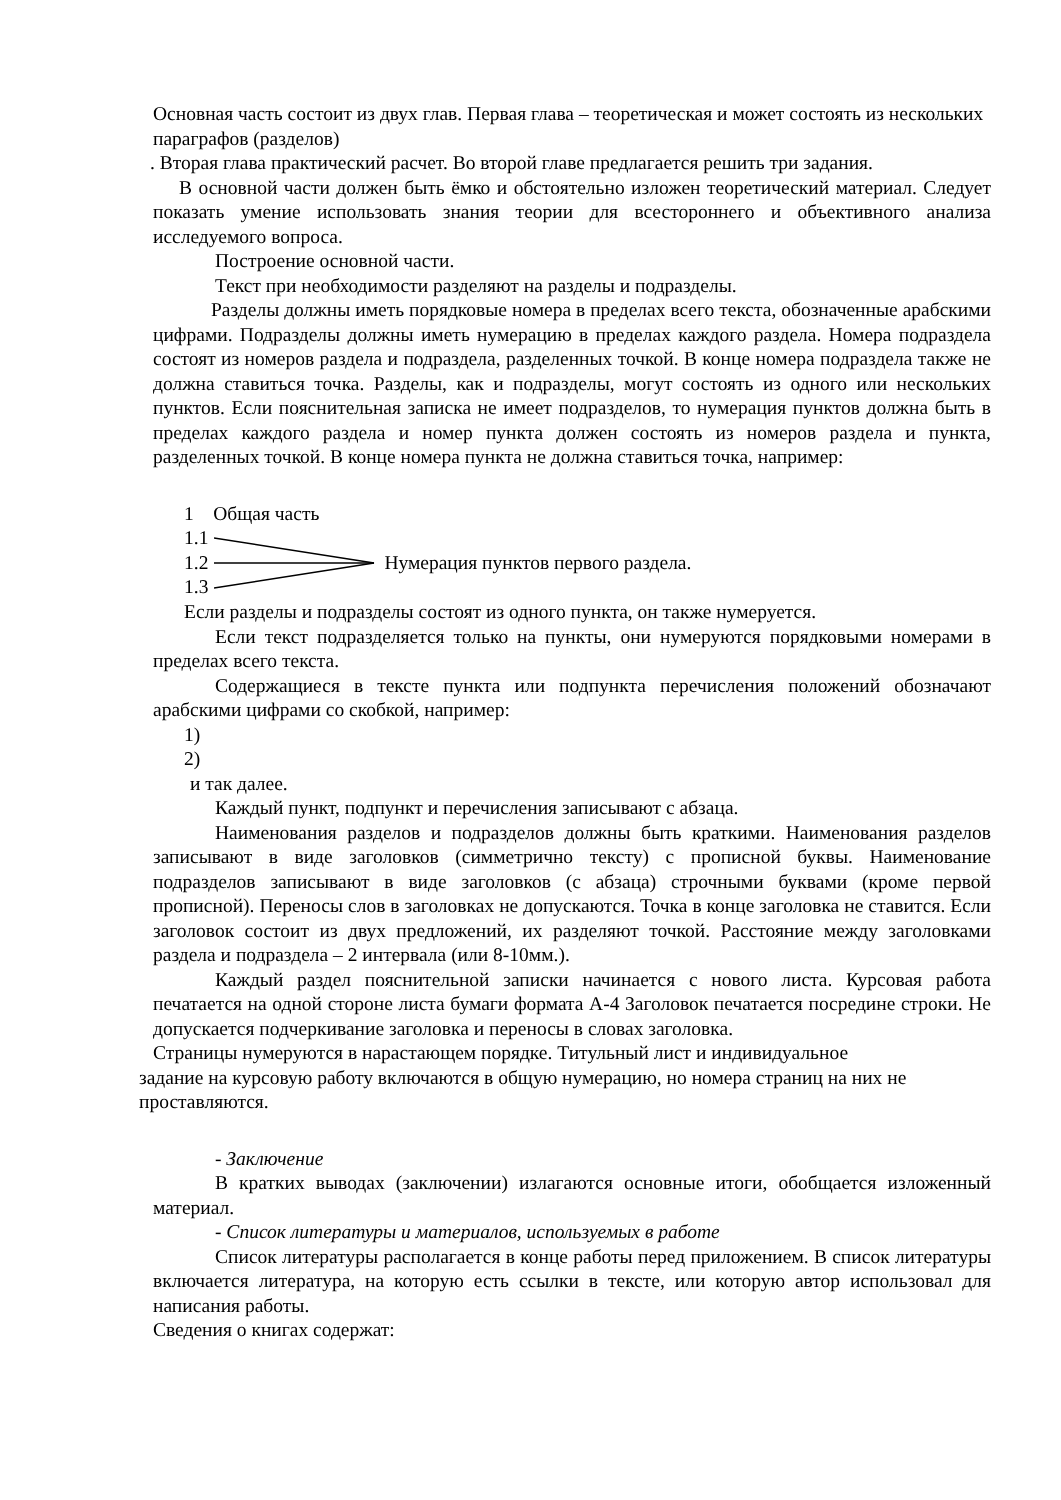Основная часть состоит из двух глав. Первая глава – теоретическая и может состоять из нескольких параграфов (разделов)
. Вторая глава практический расчет. Во второй главе предлагается решить три задания.
В основной части должен быть ёмко и обстоятельно изложен теоретический материал. Следует показать умение использовать знания теории для всестороннего и объективного анализа исследуемого вопроса.
Построение основной части.
Текст при необходимости разделяют на разделы и подразделы.
Разделы должны иметь порядковые номера в пределах всего текста, обозначенные арабскими цифрами. Подразделы должны иметь нумерацию в пределах каждого раздела. Номера подраздела состоят из номеров раздела и подраздела, разделенных точкой. В конце номера подраздела также не должна ставиться точка. Разделы, как и подразделы, могут состоять из одного или нескольких пунктов. Если пояснительная записка не имеет подразделов, то нумерация пунктов должна быть в пределах каждого раздела и номер пункта должен состоять из номеров раздела и пункта, разделенных точкой. В конце номера пункта не должна ставиться точка, например:
1 Общая часть
1.1
1.2
1.3
Нумерация пунктов первого раздела.
Если разделы и подразделы состоят из одного пункта, он также нумеруется.
Если текст подразделяется только на пункты, они нумеруются порядковыми номерами в пределах всего текста.
Содержащиеся в тексте пункта или подпункта перечисления положений обозначают арабскими цифрами со скобкой, например:
1)
2)
и так далее.
Каждый пункт, подпункт и перечисления записывают с абзаца.
Наименования разделов и подразделов должны быть краткими. Наименования разделов записывают в виде заголовков (симметрично тексту) с прописной буквы. Наименование подразделов записывают в виде заголовков (с абзаца) строчными буквами (кроме первой прописной). Переносы слов в заголовках не допускаются. Точка в конце заголовка не ставится. Если заголовок состоит из двух предложений, их разделяют точкой. Расстояние между заголовками раздела и подраздела – 2 интервала (или 8-10мм.).
Каждый раздел пояснительной записки начинается с нового листа. Курсовая работа печатается на одной стороне листа бумаги формата А-4 Заголовок печатается посредине строки. Не допускается подчеркивание заголовка и переносы в словах заголовка.
Страницы нумеруются в нарастающем порядке. Титульный лист и индивидуальное
задание на курсовую работу включаются в общую нумерацию, но номера страниц на них не проставляются.
- Заключение
В кратких выводах (заключении) излагаются основные итоги, обобщается изложенный материал.
- Список литературы и материалов, используемых в работе
Список литературы располагается в конце работы перед приложением. В список литературы включается литература, на которую есть ссылки в тексте, или которую автор использовал для написания работы.
Сведения о книгах содержат: